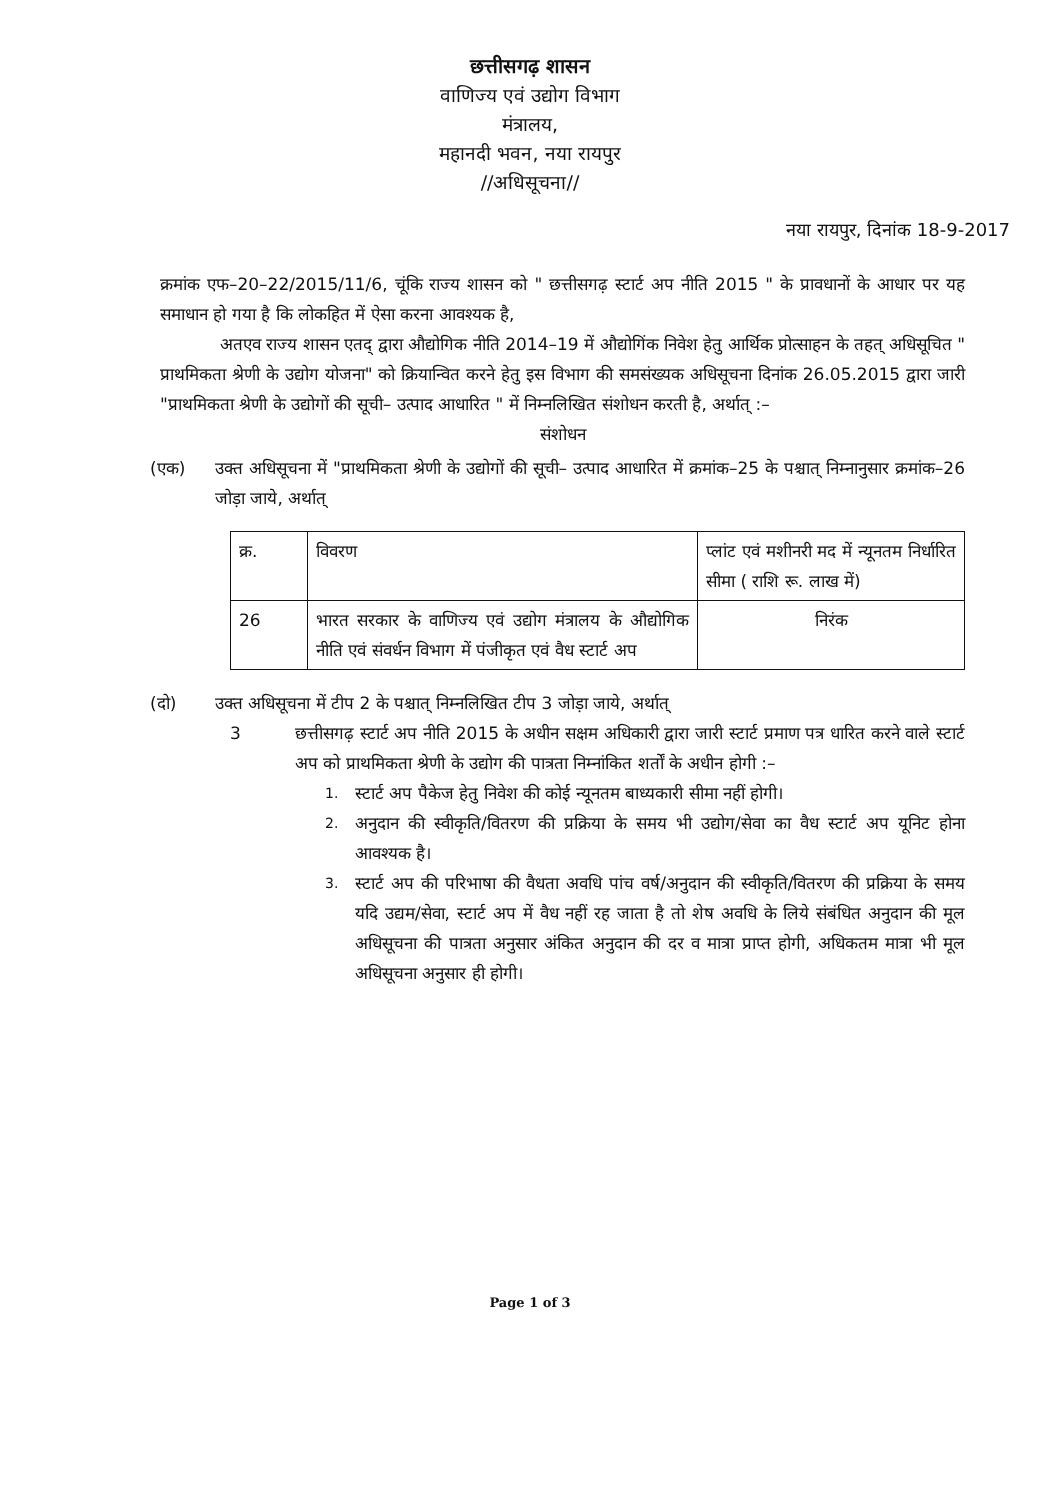छत्तीसगढ़ शासन
वाणिज्य एवं उद्योग विभाग
मंत्रालय,
महानदी भवन, नया रायपुर
//अधिसूचना//
नया रायपुर, दिनांक 18-9-2017
क्रमांक एफ–20–22/2015/11/6, चूंकि राज्य शासन को " छत्तीसगढ़ स्टार्ट अप नीति 2015 " के प्रावधानों के आधार पर यह समाधान हो गया है कि लोकहित में ऐसा करना आवश्यक है,
अतएव राज्य शासन एतद् द्वारा औद्योगिक नीति 2014–19 में औद्योगिंक निवेश हेतु आर्थिक प्रोत्साहन के तहत् अधिसूचित " प्राथमिकता श्रेणी के उद्योग योजना" को क्रियान्वित करने हेतु इस विभाग की समसंख्यक अधिसूचना दिनांक 26.05.2015 द्वारा जारी "प्राथमिकता श्रेणी के उद्योगों की सूची– उत्पाद आधारित " में निम्नलिखित संशोधन करती है, अर्थात् :–
संशोधन
(एक) उक्त अधिसूचना में "प्राथमिकता श्रेणी के उद्योगों की सूची– उत्पाद आधारित में क्रमांक–25 के पश्चात् निम्नानुसार क्रमांक–26 जोड़ा जाये, अर्थात्
| क्र. | विवरण | प्लांट एवं मशीनरी मद में न्यूनतम निर्धारित सीमा ( राशि रू. लाख में) |
| --- | --- | --- |
| 26 | भारत सरकार के वाणिज्य एवं उद्योग मंत्रालय के औद्योगिक नीति एवं संवर्धन विभाग में पंजीकृत एवं वैध स्टार्ट अप | निरंक |
(दो) उक्त अधिसूचना में टीप 2 के पश्चात् निम्नलिखित टीप 3 जोड़ा जाये, अर्थात्
3 छत्तीसगढ़ स्टार्ट अप नीति 2015 के अधीन सक्षम अधिकारी द्वारा जारी स्टार्ट प्रमाण पत्र धारित करने वाले स्टार्ट अप को प्राथमिकता श्रेणी के उद्योग की पात्रता निम्नांकित शर्तों के अधीन होगी :–
1.
स्टार्ट अप पैकेज हेतु निवेश की कोई न्यूनतम बाध्यकारी सीमा नहीं होगी।
2.
अनुदान की स्वीकृति/वितरण की प्रक्रिया के समय भी उद्योग/सेवा का वैध स्टार्ट अप यूनिट होना आवश्यक है।
3.
स्टार्ट अप की परिभाषा की वैधता अवधि पांच वर्ष/अनुदान की स्वीकृति/वितरण की प्रक्रिया के समय यदि उद्यम/सेवा, स्टार्ट अप में वैध नहीं रह जाता है तो शेष अवधि के लिये संबंधित अनुदान की मूल अधिसूचना की पात्रता अनुसार अंकित अनुदान की दर व मात्रा प्राप्त होगी, अधिकतम मात्रा भी मूल अधिसूचना अनुसार ही होगी।
Page 1 of 3